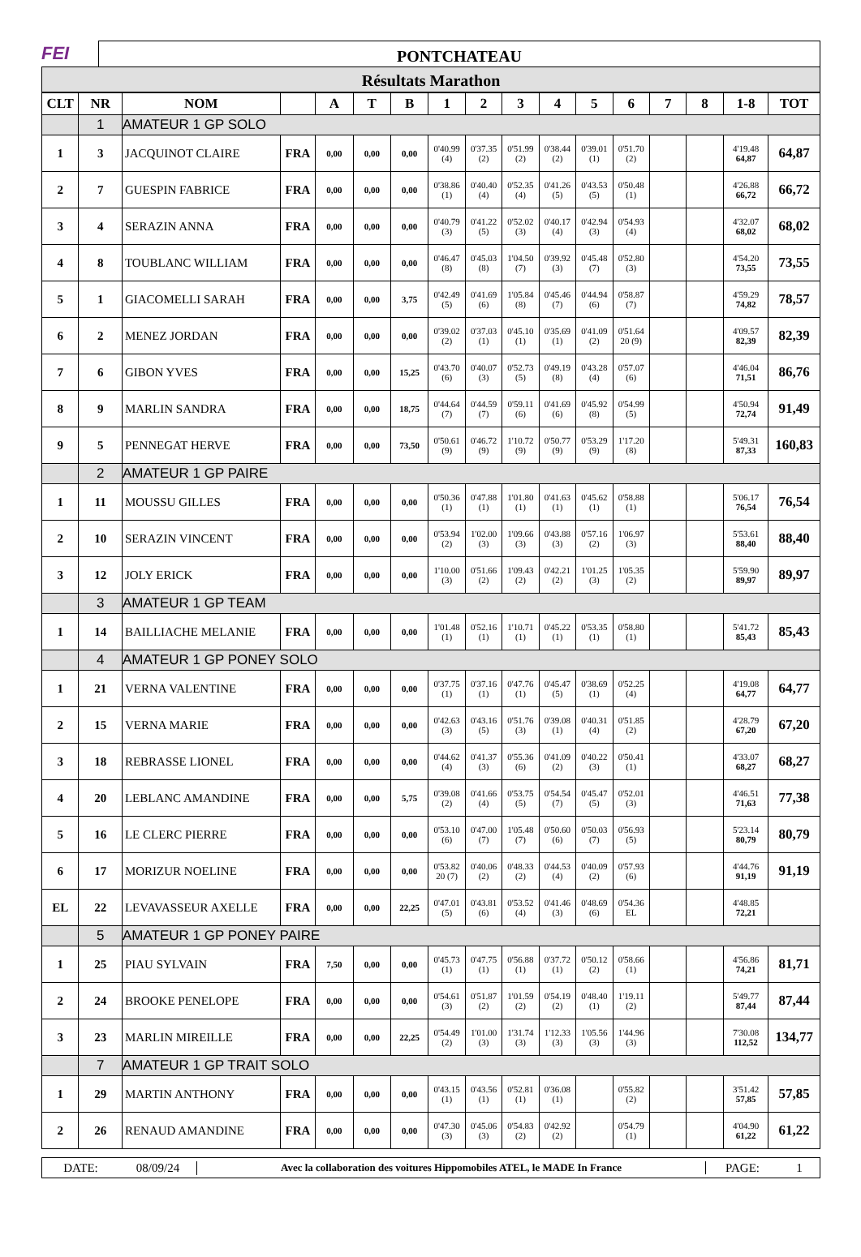FEI
PONTCHATEAU
Résultats Marathon
| CLT | NR | NOM | | A | T | B | 1 | 2 | 3 | 4 | 5 | 6 | 7 | 8 | 1-8 | TOT |
| --- | --- | --- | --- | --- | --- | --- | --- | --- | --- | --- | --- | --- | --- | --- | --- | --- |
| | 1 | AMATEUR 1 GP SOLO | | | | | | | | | | | | | | |
| 1 | 3 | JACQUINOT CLAIRE | FRA | 0,00 | 0,00 | 0,00 | 0'40.99 (4) | 0'37.35 (2) | 0'51.99 (2) | 0'38.44 (2) | 0'39.01 (1) | 0'51.70 (2) | | | 4'19.48 64,87 | 64,87 |
| 2 | 7 | GUESPIN FABRICE | FRA | 0,00 | 0,00 | 0,00 | 0'38.86 (1) | 0'40.40 (4) | 0'52.35 (4) | 0'41.26 (5) | 0'43.53 (5) | 0'50.48 (1) | | | 4'26.88 66,72 | 66,72 |
| 3 | 4 | SERAZIN ANNA | FRA | 0,00 | 0,00 | 0,00 | 0'40.79 (3) | 0'41.22 (5) | 0'52.02 (3) | 0'40.17 (4) | 0'42.94 (3) | 0'54.93 (4) | | | 4'32.07 68,02 | 68,02 |
| 4 | 8 | TOUBLANC WILLIAM | FRA | 0,00 | 0,00 | 0,00 | 0'46.47 (8) | 0'45.03 (8) | 1'04.50 (7) | 0'39.92 (3) | 0'45.48 (7) | 0'52.80 (3) | | | 4'54.20 73,55 | 73,55 |
| 5 | 1 | GIACOMELLI SARAH | FRA | 0,00 | 0,00 | 3,75 | 0'42.49 (5) | 0'41.69 (6) | 1'05.84 (8) | 0'45.46 (7) | 0'44.94 (6) | 0'58.87 (7) | | | 4'59.29 74,82 | 78,57 |
| 6 | 2 | MENEZ JORDAN | FRA | 0,00 | 0,00 | 0,00 | 0'39.02 (2) | 0'37.03 (1) | 0'45.10 (1) | 0'35.69 (1) | 0'41.09 (2) | 0'51.64 20 (9) | | | 4'09.57 82,39 | 82,39 |
| 7 | 6 | GIBON YVES | FRA | 0,00 | 0,00 | 15,25 | 0'43.70 (6) | 0'40.07 (3) | 0'52.73 (5) | 0'49.19 (8) | 0'43.28 (4) | 0'57.07 (6) | | | 4'46.04 71,51 | 86,76 |
| 8 | 9 | MARLIN SANDRA | FRA | 0,00 | 0,00 | 18,75 | 0'44.64 (7) | 0'44.59 (7) | 0'59.11 (6) | 0'41.69 (6) | 0'45.92 (8) | 0'54.99 (5) | | | 4'50.94 72,74 | 91,49 |
| 9 | 5 | PENNEGAT HERVE | FRA | 0,00 | 0,00 | 73,50 | 0'50.61 (9) | 0'46.72 (9) | 1'10.72 (9) | 0'50.77 (9) | 0'53.29 (9) | 1'17.20 (8) | | | 5'49.31 87,33 | 160,83 |
| | 2 | AMATEUR 1 GP PAIRE | | | | | | | | | | | | | | |
| 1 | 11 | MOUSSU GILLES | FRA | 0,00 | 0,00 | 0,00 | 0'50.36 (1) | 0'47.88 (1) | 1'01.80 (1) | 0'41.63 (1) | 0'45.62 (1) | 0'58.88 (1) | | | 5'06.17 76,54 | 76,54 |
| 2 | 10 | SERAZIN VINCENT | FRA | 0,00 | 0,00 | 0,00 | 0'53.94 (2) | 1'02.00 (3) | 1'09.66 (3) | 0'43.88 (3) | 0'57.16 (2) | 1'06.97 (3) | | | 5'53.61 88,40 | 88,40 |
| 3 | 12 | JOLY ERICK | FRA | 0,00 | 0,00 | 0,00 | 1'10.00 (3) | 0'51.66 (2) | 1'09.43 (2) | 0'42.21 (2) | 1'01.25 (3) | 1'05.35 (2) | | | 5'59.90 89,97 | 89,97 |
| | 3 | AMATEUR 1 GP TEAM | | | | | | | | | | | | | | |
| 1 | 14 | BAILLIACHE MELANIE | FRA | 0,00 | 0,00 | 0,00 | 1'01.48 (1) | 0'52.16 (1) | 1'10.71 (1) | 0'45.22 (1) | 0'53.35 (1) | 0'58.80 (1) | | | 5'41.72 85,43 | 85,43 |
| | 4 | AMATEUR 1 GP PONEY SOLO | | | | | | | | | | | | | | |
| 1 | 21 | VERNA VALENTINE | FRA | 0,00 | 0,00 | 0,00 | 0'37.75 (1) | 0'37.16 (1) | 0'47.76 (1) | 0'45.47 (5) | 0'38.69 (1) | 0'52.25 (4) | | | 4'19.08 64,77 | 64,77 |
| 2 | 15 | VERNA MARIE | FRA | 0,00 | 0,00 | 0,00 | 0'42.63 (3) | 0'43.16 (5) | 0'51.76 (3) | 0'39.08 (1) | 0'40.31 (4) | 0'51.85 (2) | | | 4'28.79 67,20 | 67,20 |
| 3 | 18 | REBRASSE LIONEL | FRA | 0,00 | 0,00 | 0,00 | 0'44.62 (4) | 0'41.37 (3) | 0'55.36 (6) | 0'41.09 (2) | 0'40.22 (3) | 0'50.41 (1) | | | 4'33.07 68,27 | 68,27 |
| 4 | 20 | LEBLANC AMANDINE | FRA | 0,00 | 0,00 | 5,75 | 0'39.08 (2) | 0'41.66 (4) | 0'53.75 (5) | 0'54.54 (7) | 0'45.47 (5) | 0'52.01 (3) | | | 4'46.51 71,63 | 77,38 |
| 5 | 16 | LE CLERC PIERRE | FRA | 0,00 | 0,00 | 0,00 | 0'53.10 (6) | 0'47.00 (7) | 1'05.48 (7) | 0'50.60 (6) | 0'50.03 (7) | 0'56.93 (5) | | | 5'23.14 80,79 | 80,79 |
| 6 | 17 | MORIZUR NOELINE | FRA | 0,00 | 0,00 | 0,00 | 0'53.82 20 (7) | 0'40.06 (2) | 0'48.33 (2) | 0'44.53 (4) | 0'40.09 (2) | 0'57.93 (6) | | | 4'44.76 91,19 | 91,19 |
| EL | 22 | LEVAVASSEUR AXELLE | FRA | 0,00 | 0,00 | 22,25 | 0'47.01 (5) | 0'43.81 (6) | 0'53.52 (4) | 0'41.46 (3) | 0'48.69 (6) | 0'54.36 EL | | | 4'48.85 72,21 | |
| | 5 | AMATEUR 1 GP PONEY PAIRE | | | | | | | | | | | | | | |
| 1 | 25 | PIAU SYLVAIN | FRA | 7,50 | 0,00 | 0,00 | 0'45.73 (1) | 0'47.75 (1) | 0'56.88 (1) | 0'37.72 (1) | 0'50.12 (2) | 0'58.66 (1) | | | 4'56.86 74,21 | 81,71 |
| 2 | 24 | BROOKE PENELOPE | FRA | 0,00 | 0,00 | 0,00 | 0'54.61 (3) | 0'51.87 (2) | 1'01.59 (2) | 0'54.19 (2) | 0'48.40 (1) | 1'19.11 (2) | | | 5'49.77 87,44 | 87,44 |
| 3 | 23 | MARLIN MIREILLE | FRA | 0,00 | 0,00 | 22,25 | 0'54.49 (2) | 1'01.00 (3) | 1'31.74 (3) | 1'12.33 (3) | 1'05.56 (3) | 1'44.96 (3) | | | 7'30.08 112,52 | 134,77 |
| | 7 | AMATEUR 1 GP TRAIT SOLO | | | | | | | | | | | | | | |
| 1 | 29 | MARTIN ANTHONY | FRA | 0,00 | 0,00 | 0,00 | 0'43.15 (1) | 0'43.56 (1) | 0'52.81 (1) | 0'36.08 (1) | | 0'55.82 (2) | | | 3'51.42 57,85 | 57,85 |
| 2 | 26 | RENAUD AMANDINE | FRA | 0,00 | 0,00 | 0,00 | 0'47.30 (3) | 0'45.06 (3) | 0'54.83 (2) | 0'42.92 (2) | | 0'54.79 (1) | | | 4'04.90 61,22 | 61,22 |
DATE: 08/09/24
Avec la collaboration des voitures Hippomobiles ATEL, le MADE In France
PAGE: 1